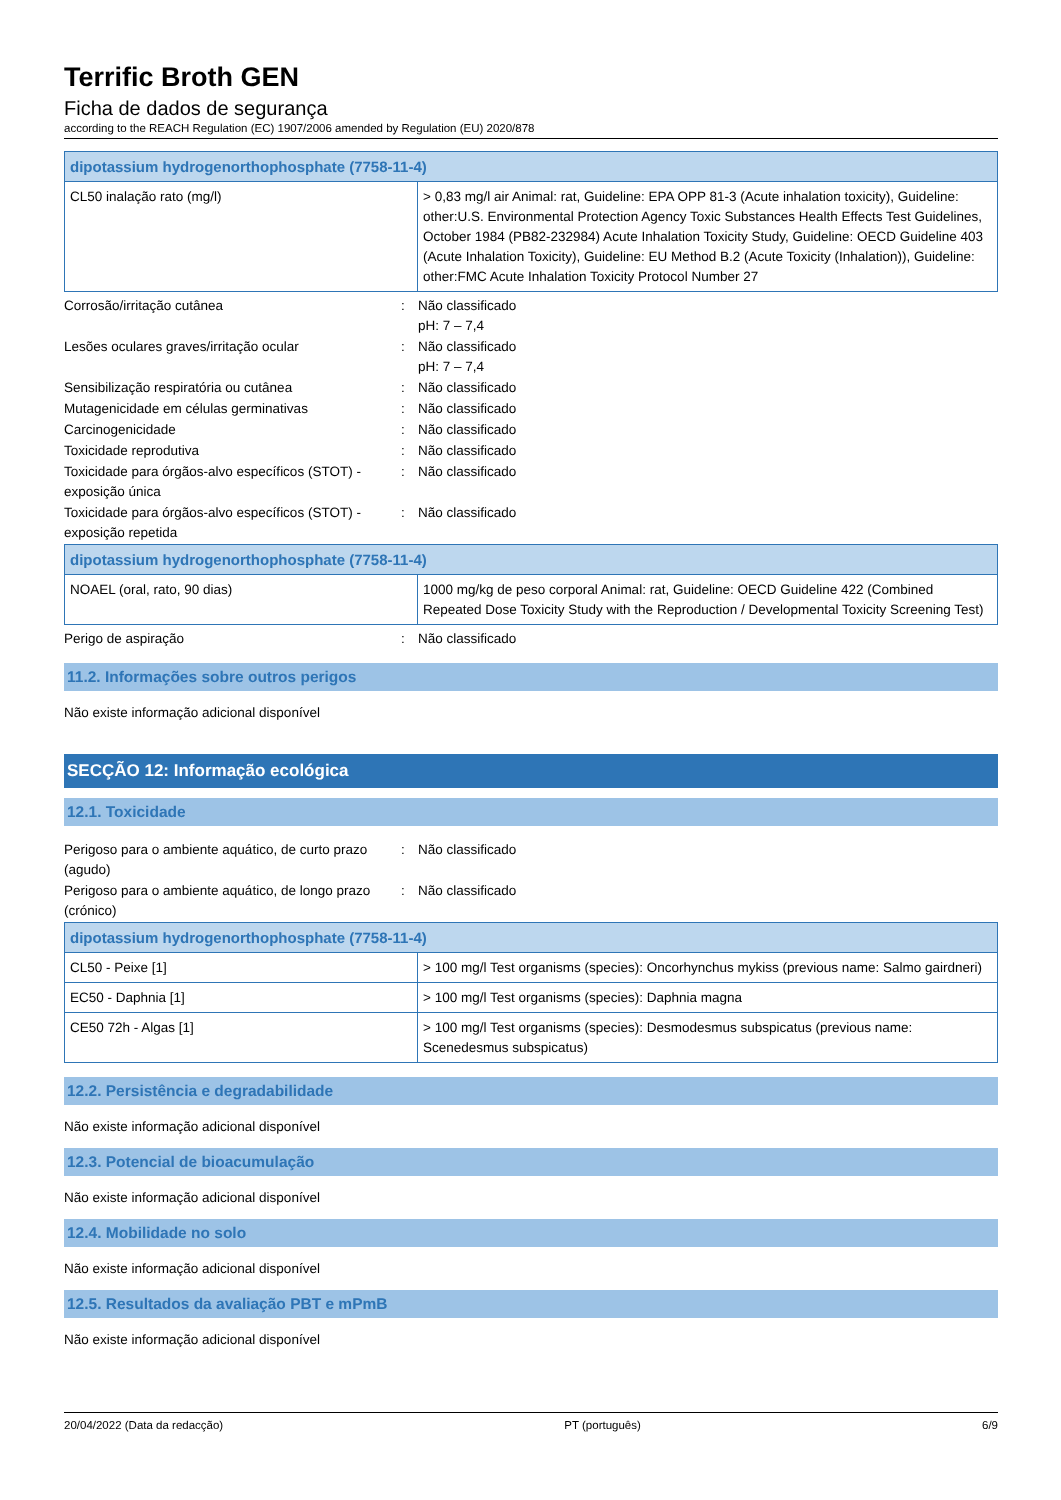Terrific Broth GEN
Ficha de dados de segurança
according to the REACH Regulation (EC) 1907/2006 amended by Regulation (EU) 2020/878
| dipotassium hydrogenorthophosphate (7758-11-4) | |
| --- | --- |
| CL50 inalação rato (mg/l) | > 0,83 mg/l air Animal: rat, Guideline: EPA OPP 81-3 (Acute inhalation toxicity), Guideline: other:U.S. Environmental Protection Agency Toxic Substances Health Effects Test Guidelines, October 1984 (PB82-232984) Acute Inhalation Toxicity Study, Guideline: OECD Guideline 403 (Acute Inhalation Toxicity), Guideline: EU Method B.2 (Acute Toxicity (Inhalation)), Guideline: other:FMC Acute Inhalation Toxicity Protocol Number 27 |
Corrosão/irritação cutânea : Não classificado
pH: 7 – 7,4
Lesões oculares graves/irritação ocular : Não classificado
pH: 7 – 7,4
Sensibilização respiratória ou cutânea : Não classificado
Mutagenicidade em células germinativas : Não classificado
Carcinogenicidade : Não classificado
Toxicidade reprodutiva : Não classificado
Toxicidade para órgãos-alvo específicos (STOT) - exposição única
: Não classificado
Toxicidade para órgãos-alvo específicos (STOT) - exposição repetida
: Não classificado
| dipotassium hydrogenorthophosphate (7758-11-4) | |
| --- | --- |
| NOAEL (oral, rato, 90 dias) | 1000 mg/kg de peso corporal Animal: rat, Guideline: OECD Guideline 422 (Combined Repeated Dose Toxicity Study with the Reproduction / Developmental Toxicity Screening Test) |
Perigo de aspiração : Não classificado
11.2. Informações sobre outros perigos
Não existe informação adicional disponível
SECÇÃO 12: Informação ecológica
12.1. Toxicidade
Perigoso para o ambiente aquático, de curto prazo (agudo)
: Não classificado
Perigoso para o ambiente aquático, de longo prazo (crónico)
: Não classificado
| dipotassium hydrogenorthophosphate (7758-11-4) | |
| --- | --- |
| CL50 - Peixe [1] | > 100 mg/l Test organisms (species): Oncorhynchus mykiss (previous name: Salmo gairdneri) |
| EC50 - Daphnia [1] | > 100 mg/l Test organisms (species): Daphnia magna |
| CE50 72h - Algas [1] | > 100 mg/l Test organisms (species): Desmodesmus subspicatus (previous name: Scenedesmus subspicatus) |
12.2. Persistência e degradabilidade
Não existe informação adicional disponível
12.3. Potencial de bioacumulação
Não existe informação adicional disponível
12.4. Mobilidade no solo
Não existe informação adicional disponível
12.5. Resultados da avaliação PBT e mPmB
Não existe informação adicional disponível
20/04/2022 (Data da redacção) PT (português) 6/9